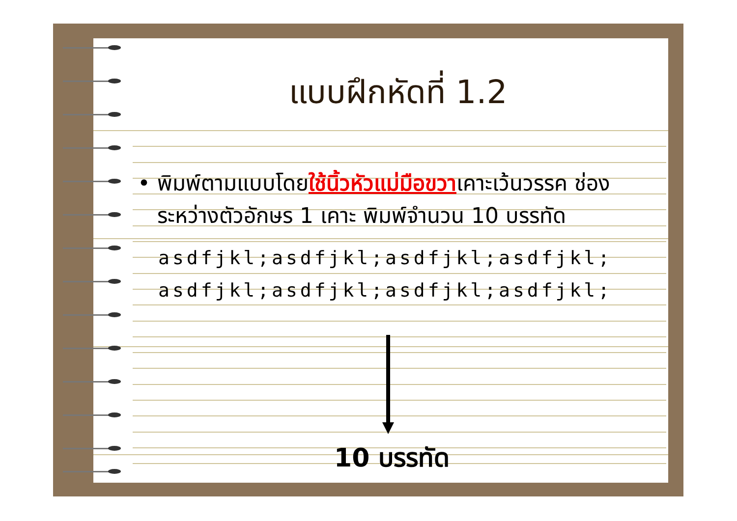แบบฝึกหัดที่ 1.2
• พิมพ์ตามแบบโดยใช้นิ้วหัวแม่มือขวาเคาะเว้นวรรค ช่องระหว่างตัวอักษร 1 เคาะ พิมพ์จำนวน 10 บรรทัด
asdfjkl;asdfjkl;asdfjkl;asdfjkl;
asdfjkl;asdfjkl;asdfjkl;asdfjkl;
10 บรรทัด